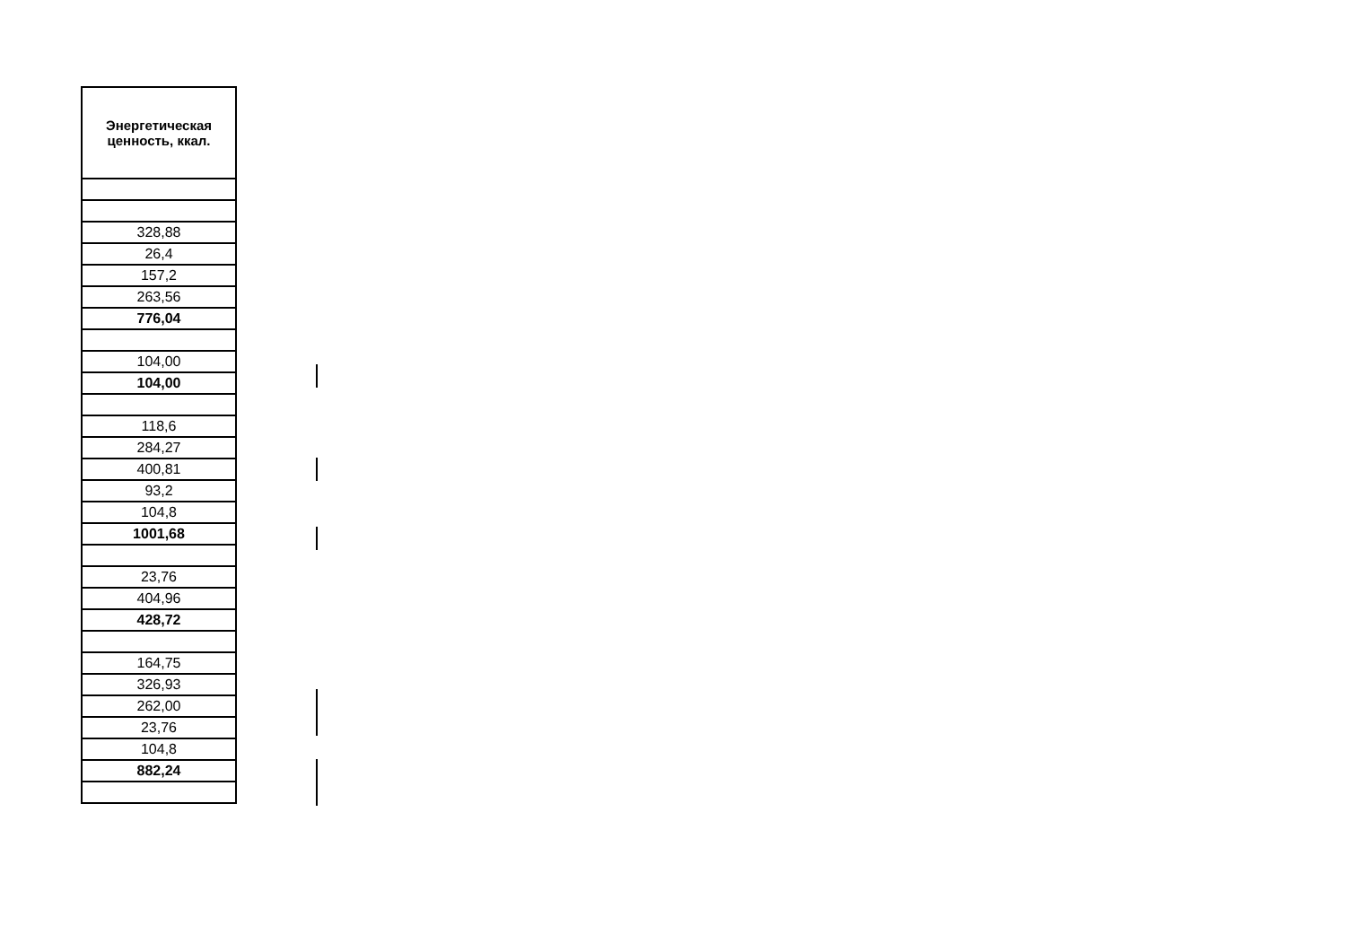| Энергетическая ценность, ккал. |
| --- |
| 328,88 |
| 26,4 |
| 157,2 |
| 263,56 |
| 776,04 |
| 104,00 |
| 104,00 |
| 118,6 |
| 284,27 |
| 400,81 |
| 93,2 |
| 104,8 |
| 1001,68 |
| 23,76 |
| 404,96 |
| 428,72 |
| 164,75 |
| 326,93 |
| 262,00 |
| 23,76 |
| 104,8 |
| 882,24 |